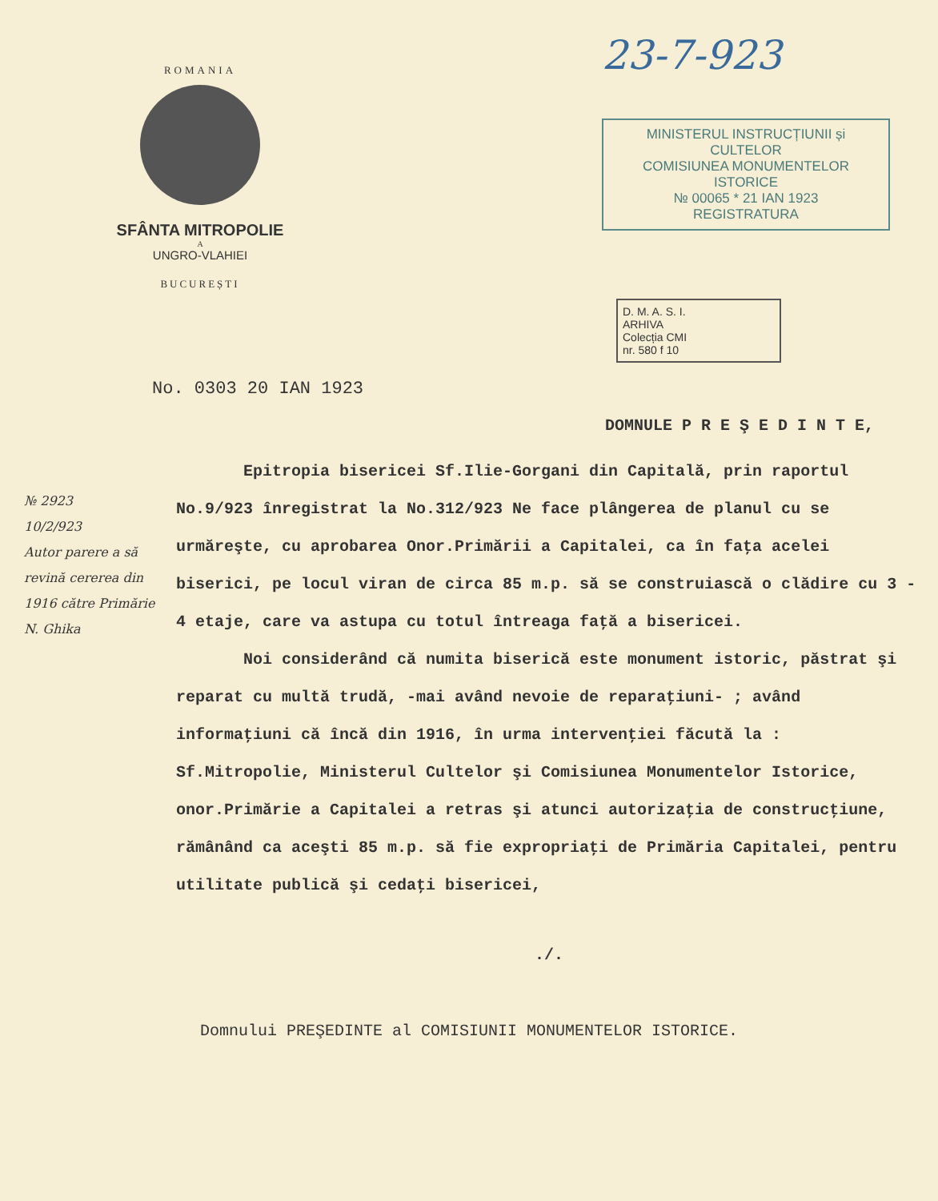ROMANIA
SFÂNTA MITROPOLIE
A
UNGRO-VLAHIEI
BUCUREȘTI
23-7-923
MINISTERUL INSTRUCȚIUNII și CULTELOR
COMISIUNEA MONUMENTELOR ISTORICE
№ 00065 * 21 IAN 1923
REGISTRATURA
D. M. A. S. I.
ARHIVA
Colecția CMI
nr. 580 f 10
No. 0303 20 IAN 1923
DOMNULE P R E Ş E D I N T E,
Epitropia bisericei Sf.Ilie-Gorgani din Capitală, prin raportul No.9/923 înregistrat la No.312/923 Ne face plângerea de planul cu se urmăreşte, cu aprobarea Onor.Primării a Capitalei, ca în faţa acelei biserici, pe locul viran de circa 85 m.p. să se construiască o clădire cu 3 - 4 etaje, care va astupa cu totul întreaga faţă a bisericei.
Noi considerând că numita biserică este monument istoric, păstrat şi reparat cu multă trudă, -mai având nevoie de reparaţiuni- ; având informaţiuni că încă din 1916, în urma intervenţiei făcută la : Sf.Mitropolie, Ministerul Cultelor şi Comisiunea Monumentelor Istorice, onor.Primărie a Capitalei a retras şi atunci autorizaţia de construcţiune, rămânând ca aceşti 85 m.p. să fie expropriaţi de Primăria Capitalei, pentru utilitate publică şi cedaţi bisericei,
./.
№ 2923
10/2/923
Autor parere a să revină cererea din 1916 către Primărie
N. Ghika
Domnului PREŞEDINTE al COMISIUNII MONUMENTELOR ISTORICE.